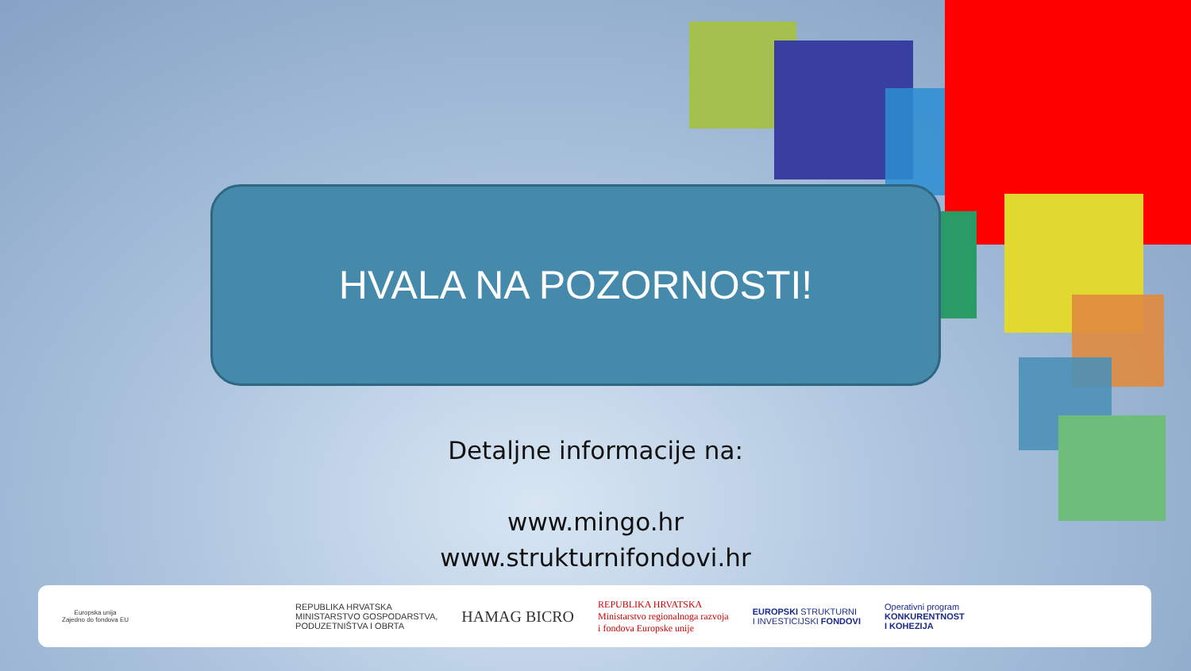HVALA NA POZORNOSTI!
Detaljne informacije na:
www.mingo.hr
www.strukturnifondovi.hr
Europska unija
Zajedno do fondova EU
REPUBLIKA HRVATSKA
MINISTARSTVO GOSPODARSTVA,
PODUZETNIŠTVA I OBRTA
HAMAG BICRO
REPUBLIKA HRVATSKA
Ministarstvo regionalnoga razvoja
i fondova Europske unije
EUROPSKI STRUKTURNI
I INVESTICIJSKI FONDOVI
Operativni program
KONKURENTNOST
I KOHEZIJA